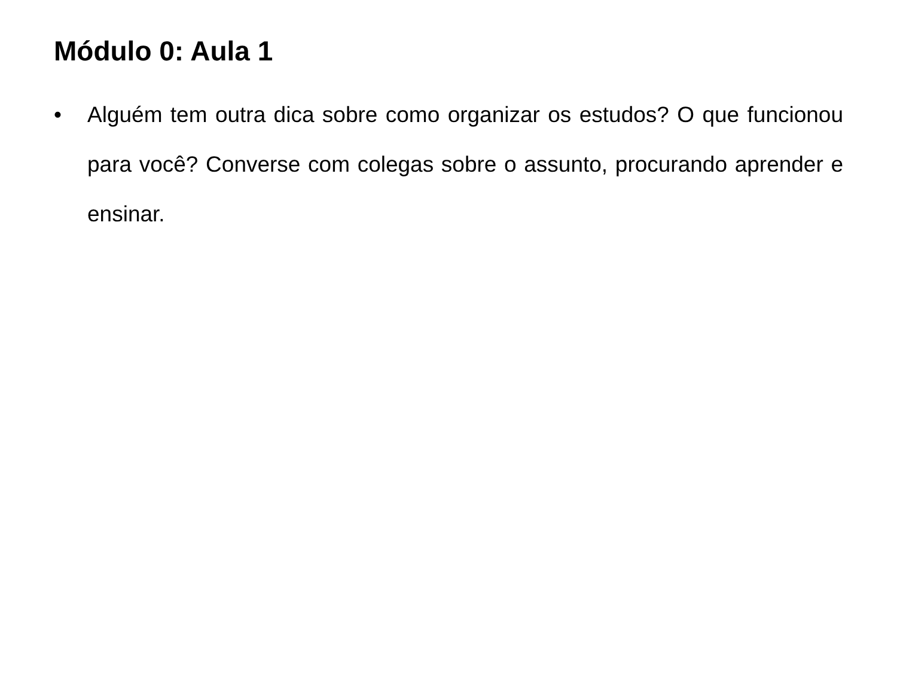Módulo 0: Aula 1
• Alguém tem outra dica sobre como organizar os estudos? O que funcionou para você? Converse com colegas sobre o assunto, procurando aprender e ensinar.